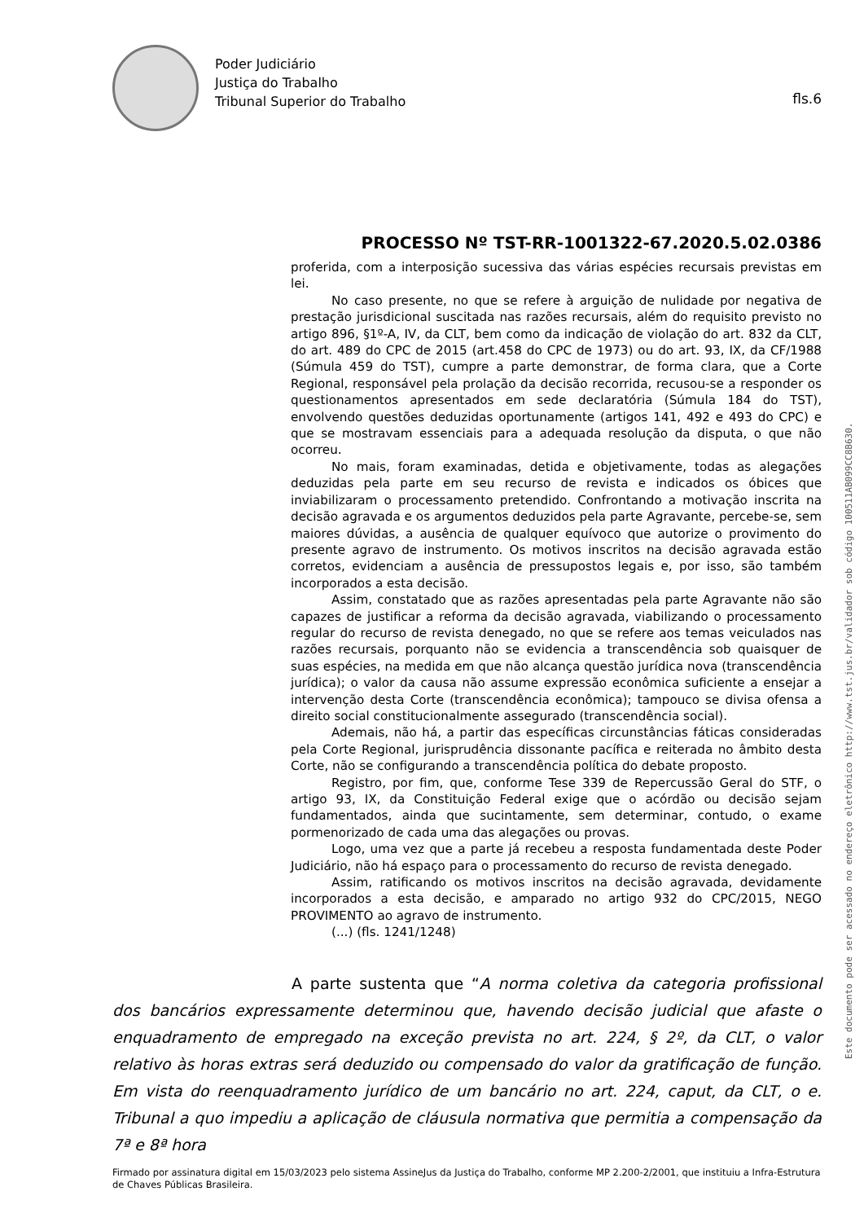Poder Judiciário
Justiça do Trabalho
Tribunal Superior do Trabalho
fls.6
PROCESSO Nº TST-RR-1001322-67.2020.5.02.0386
proferida, com a interposição sucessiva das várias espécies recursais previstas em lei.
No caso presente, no que se refere à arguição de nulidade por negativa de prestação jurisdicional suscitada nas razões recursais, além do requisito previsto no artigo 896, §1º-A, IV, da CLT, bem como da indicação de violação do art. 832 da CLT, do art. 489 do CPC de 2015 (art.458 do CPC de 1973) ou do art. 93, IX, da CF/1988 (Súmula 459 do TST), cumpre a parte demonstrar, de forma clara, que a Corte Regional, responsável pela prolação da decisão recorrida, recusou-se a responder os questionamentos apresentados em sede declaratória (Súmula 184 do TST), envolvendo questões deduzidas oportunamente (artigos 141, 492 e 493 do CPC) e que se mostravam essenciais para a adequada resolução da disputa, o que não ocorreu.
No mais, foram examinadas, detida e objetivamente, todas as alegações deduzidas pela parte em seu recurso de revista e indicados os óbices que inviabilizaram o processamento pretendido. Confrontando a motivação inscrita na decisão agravada e os argumentos deduzidos pela parte Agravante, percebe-se, sem maiores dúvidas, a ausência de qualquer equívoco que autorize o provimento do presente agravo de instrumento. Os motivos inscritos na decisão agravada estão corretos, evidenciam a ausência de pressupostos legais e, por isso, são também incorporados a esta decisão.
Assim, constatado que as razões apresentadas pela parte Agravante não são capazes de justificar a reforma da decisão agravada, viabilizando o processamento regular do recurso de revista denegado, no que se refere aos temas veiculados nas razões recursais, porquanto não se evidencia a transcendência sob quaisquer de suas espécies, na medida em que não alcança questão jurídica nova (transcendência jurídica); o valor da causa não assume expressão econômica suficiente a ensejar a intervenção desta Corte (transcendência econômica); tampouco se divisa ofensa a direito social constitucionalmente assegurado (transcendência social).
Ademais, não há, a partir das específicas circunstâncias fáticas consideradas pela Corte Regional, jurisprudência dissonante pacífica e reiterada no âmbito desta Corte, não se configurando a transcendência política do debate proposto.
Registro, por fim, que, conforme Tese 339 de Repercussão Geral do STF, o artigo 93, IX, da Constituição Federal exige que o acórdão ou decisão sejam fundamentados, ainda que sucintamente, sem determinar, contudo, o exame pormenorizado de cada uma das alegações ou provas.
Logo, uma vez que a parte já recebeu a resposta fundamentada deste Poder Judiciário, não há espaço para o processamento do recurso de revista denegado.
Assim, ratificando os motivos inscritos na decisão agravada, devidamente incorporados a esta decisão, e amparado no artigo 932 do CPC/2015, NEGO PROVIMENTO ao agravo de instrumento.
(...) (fls. 1241/1248)
A parte sustenta que “A norma coletiva da categoria profissional dos bancários expressamente determinou que, havendo decisão judicial que afaste o enquadramento de empregado na exceção prevista no art. 224, § 2º, da CLT, o valor relativo às horas extras será deduzido ou compensado do valor da gratificação de função. Em vista do reenquadramento jurídico de um bancário no art. 224, caput, da CLT, o e. Tribunal a quo impediu a aplicação de cláusula normativa que permitia a compensação da 7ª e 8ª hora
Firmado por assinatura digital em 15/03/2023 pelo sistema AssineJus da Justiça do Trabalho, conforme MP 2.200-2/2001, que instituiu a Infra-Estrutura de Chaves Públicas Brasileira.
Este documento pode ser acessado no endereço eletrônico http://www.tst.jus.br/validador sob código 100511AB099CC8B630.